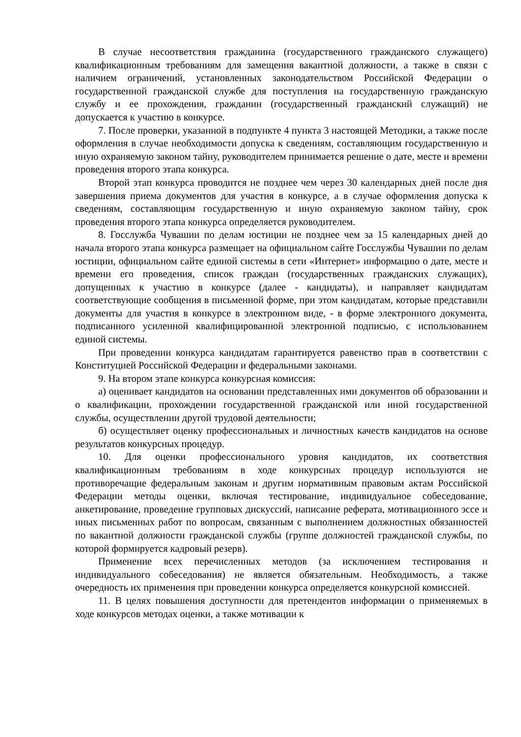В случае несоответствия гражданина (государственного гражданского служащего) квалификационным требованиям для замещения вакантной должности, а также в связи с наличием ограничений, установленных законодательством Российской Федерации о государственной гражданской службе для поступления на государственную гражданскую службу и ее прохождения, гражданин (государственный гражданский служащий) не допускается к участию в конкурсе.
7. После проверки, указанной в подпункте 4 пункта 3 настоящей Методики, а также после оформления в случае необходимости допуска к сведениям, составляющим государственную и иную охраняемую законом тайну, руководителем принимается решение о дате, месте и времени проведения второго этапа конкурса.
Второй этап конкурса проводится не позднее чем через 30 календарных дней после дня завершения приема документов для участия в конкурсе, а в случае оформления допуска к сведениям, составляющим государственную и иную охраняемую законом тайну, срок проведения второго этапа конкурса определяется руководителем.
8. Госслужба Чувашии по делам юстиции не позднее чем за 15 календарных дней до начала второго этапа конкурса размещает на официальном сайте Госслужбы Чувашии по делам юстиции, официальном сайте единой системы в сети «Интернет» информацию о дате, месте и времени его проведения, список граждан (государственных гражданских служащих), допущенных к участию в конкурсе (далее - кандидаты), и направляет кандидатам соответствующие сообщения в письменной форме, при этом кандидатам, которые представили документы для участия в конкурсе в электронном виде, - в форме электронного документа, подписанного усиленной квалифицированной электронной подписью, с использованием единой системы.
При проведении конкурса кандидатам гарантируется равенство прав в соответствии с Конституцией Российской Федерации и федеральными законами.
9. На втором этапе конкурса конкурсная комиссия:
а) оценивает кандидатов на основании представленных ими документов об образовании и о квалификации, прохождении государственной гражданской или иной государственной службы, осуществлении другой трудовой деятельности;
б) осуществляет оценку профессиональных и личностных качеств кандидатов на основе результатов конкурсных процедур.
10. Для оценки профессионального уровня кандидатов, их соответствия квалификационным требованиям в ходе конкурсных процедур используются не противоречащие федеральным законам и другим нормативным правовым актам Российской Федерации методы оценки, включая тестирование, индивидуальное собеседование, анкетирование, проведение групповых дискуссий, написание реферата, мотивационного эссе и иных письменных работ по вопросам, связанным с выполнением должностных обязанностей по вакантной должности гражданской службы (группе должностей гражданской службы, по которой формируется кадровый резерв).
Применение всех перечисленных методов (за исключением тестирования и индивидуального собеседования) не является обязательным. Необходимость, а также очередность их применения при проведении конкурса определяется конкурсной комиссией.
11. В целях повышения доступности для претендентов информации о применяемых в ходе конкурсов методах оценки, а также мотивации к